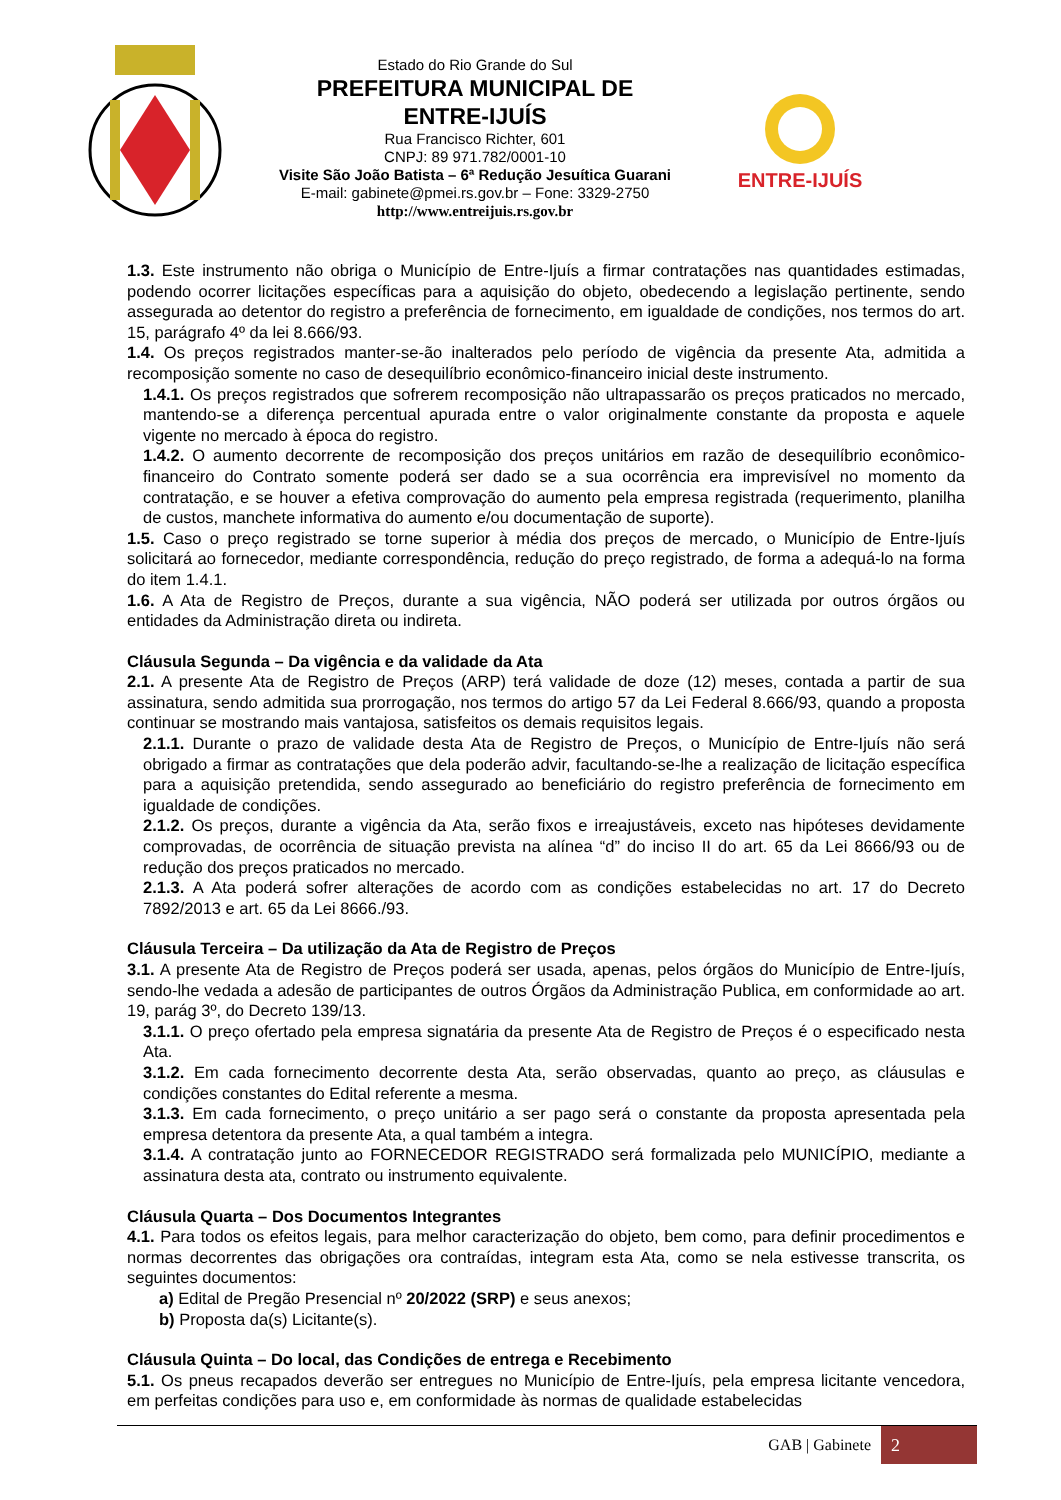Estado do Rio Grande do Sul
PREFEITURA MUNICIPAL DE
ENTRE-IJUÍS
Rua Francisco Richter, 601
CNPJ: 89 971.782/0001-10
Visite São João Batista – 6ª Redução Jesuítica Guarani
E-mail: gabinete@pmei.rs.gov.br – Fone: 3329-2750
http://www.entreijuis.rs.gov.br
ENTRE-IJUÍS
1.3. Este instrumento não obriga o Município de Entre-Ijuís a firmar contratações nas quantidades estimadas, podendo ocorrer licitações específicas para a aquisição do objeto, obedecendo a legislação pertinente, sendo assegurada ao detentor do registro a preferência de fornecimento, em igualdade de condições, nos termos do art. 15, parágrafo 4º da lei 8.666/93.
1.4. Os preços registrados manter-se-ão inalterados pelo período de vigência da presente Ata, admitida a recomposição somente no caso de desequilíbrio econômico-financeiro inicial deste instrumento.
1.4.1. Os preços registrados que sofrerem recomposição não ultrapassarão os preços praticados no mercado, mantendo-se a diferença percentual apurada entre o valor originalmente constante da proposta e aquele vigente no mercado à época do registro.
1.4.2. O aumento decorrente de recomposição dos preços unitários em razão de desequilíbrio econômico-financeiro do Contrato somente poderá ser dado se a sua ocorrência era imprevisível no momento da contratação, e se houver a efetiva comprovação do aumento pela empresa registrada (requerimento, planilha de custos, manchete informativa do aumento e/ou documentação de suporte).
1.5. Caso o preço registrado se torne superior à média dos preços de mercado, o Município de Entre-Ijuís solicitará ao fornecedor, mediante correspondência, redução do preço registrado, de forma a adequá-lo na forma do item 1.4.1.
1.6. A Ata de Registro de Preços, durante a sua vigência, NÃO poderá ser utilizada por outros órgãos ou entidades da Administração direta ou indireta.
Cláusula Segunda – Da vigência e da validade da Ata
2.1. A presente Ata de Registro de Preços (ARP) terá validade de doze (12) meses, contada a partir de sua assinatura, sendo admitida sua prorrogação, nos termos do artigo 57 da Lei Federal 8.666/93, quando a proposta continuar se mostrando mais vantajosa, satisfeitos os demais requisitos legais.
2.1.1. Durante o prazo de validade desta Ata de Registro de Preços, o Município de Entre-Ijuís não será obrigado a firmar as contratações que dela poderão advir, facultando-se-lhe a realização de licitação específica para a aquisição pretendida, sendo assegurado ao beneficiário do registro preferência de fornecimento em igualdade de condições.
2.1.2. Os preços, durante a vigência da Ata, serão fixos e irreajustáveis, exceto nas hipóteses devidamente comprovadas, de ocorrência de situação prevista na alínea “d” do inciso II do art. 65 da Lei 8666/93 ou de redução dos preços praticados no mercado.
2.1.3. A Ata poderá sofrer alterações de acordo com as condições estabelecidas no art. 17 do Decreto 7892/2013 e art. 65 da Lei 8666./93.
Cláusula Terceira – Da utilização da Ata de Registro de Preços
3.1. A presente Ata de Registro de Preços poderá ser usada, apenas, pelos órgãos do Município de Entre-Ijuís, sendo-lhe vedada a adesão de participantes de outros Órgãos da Administração Publica, em conformidade ao art. 19, parág 3º, do Decreto 139/13.
3.1.1. O preço ofertado pela empresa signatária da presente Ata de Registro de Preços é o especificado nesta Ata.
3.1.2. Em cada fornecimento decorrente desta Ata, serão observadas, quanto ao preço, as cláusulas e condições constantes do Edital referente a mesma.
3.1.3. Em cada fornecimento, o preço unitário a ser pago será o constante da proposta apresentada pela empresa detentora da presente Ata, a qual também a integra.
3.1.4. A contratação junto ao FORNECEDOR REGISTRADO será formalizada pelo MUNICÍPIO, mediante a assinatura desta ata, contrato ou instrumento equivalente.
Cláusula Quarta – Dos Documentos Integrantes
4.1. Para todos os efeitos legais, para melhor caracterização do objeto, bem como, para definir procedimentos e normas decorrentes das obrigações ora contraídas, integram esta Ata, como se nela estivesse transcrita, os seguintes documentos:
a) Edital de Pregão Presencial nº 20/2022 (SRP) e seus anexos;
b) Proposta da(s) Licitante(s).
Cláusula Quinta – Do local, das Condições de entrega e Recebimento
5.1. Os pneus recapados deverão ser entregues no Município de Entre-Ijuís, pela empresa licitante vencedora, em perfeitas condições para uso e, em conformidade às normas de qualidade estabelecidas
GAB | Gabinete 2